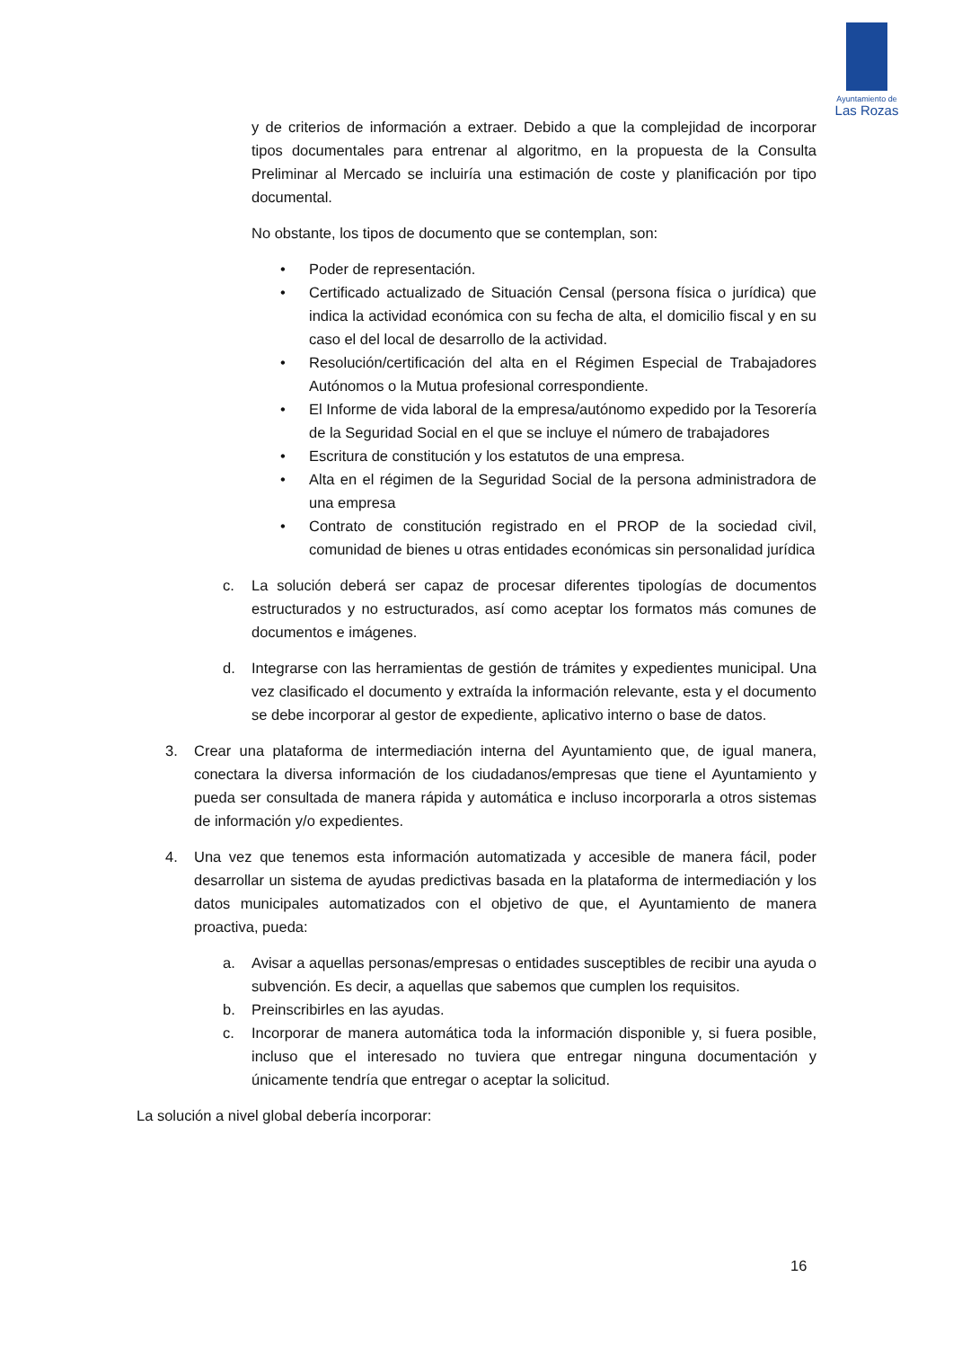Ayuntamiento de
Las Rozas
y de criterios de información a extraer. Debido a que la complejidad de incorporar tipos documentales para entrenar al algoritmo, en la propuesta de la Consulta Preliminar al Mercado se incluiría una estimación de coste y planificación por tipo documental.
No obstante, los tipos de documento que se contemplan, son:
• Poder de representación.
• Certificado actualizado de Situación Censal (persona física o jurídica) que indica la actividad económica con su fecha de alta, el domicilio fiscal y en su caso el del local de desarrollo de la actividad.
• Resolución/certificación del alta en el Régimen Especial de Trabajadores Autónomos o la Mutua profesional correspondiente.
• El Informe de vida laboral de la empresa/autónomo expedido por la Tesorería de la Seguridad Social en el que se incluye el número de trabajadores
• Escritura de constitución y los estatutos de una empresa.
• Alta en el régimen de la Seguridad Social de la persona administradora de una empresa
• Contrato de constitución registrado en el PROP de la sociedad civil, comunidad de bienes u otras entidades económicas sin personalidad jurídica
c. La solución deberá ser capaz de procesar diferentes tipologías de documentos estructurados y no estructurados, así como aceptar los formatos más comunes de documentos e imágenes.
d. Integrarse con las herramientas de gestión de trámites y expedientes municipal. Una vez clasificado el documento y extraída la información relevante, esta y el documento se debe incorporar al gestor de expediente, aplicativo interno o base de datos.
3. Crear una plataforma de intermediación interna del Ayuntamiento que, de igual manera, conectara la diversa información de los ciudadanos/empresas que tiene el Ayuntamiento y pueda ser consultada de manera rápida y automática e incluso incorporarla a otros sistemas de información y/o expedientes.
4. Una vez que tenemos esta información automatizada y accesible de manera fácil, poder desarrollar un sistema de ayudas predictivas basada en la plataforma de intermediación y los datos municipales automatizados con el objetivo de que, el Ayuntamiento de manera proactiva, pueda:
a. Avisar a aquellas personas/empresas o entidades susceptibles de recibir una ayuda o subvención. Es decir, a aquellas que sabemos que cumplen los requisitos.
b. Preinscribirles en las ayudas.
c. Incorporar de manera automática toda la información disponible y, si fuera posible, incluso que el interesado no tuviera que entregar ninguna documentación y únicamente tendría que entregar o aceptar la solicitud.
La solución a nivel global debería incorporar:
16